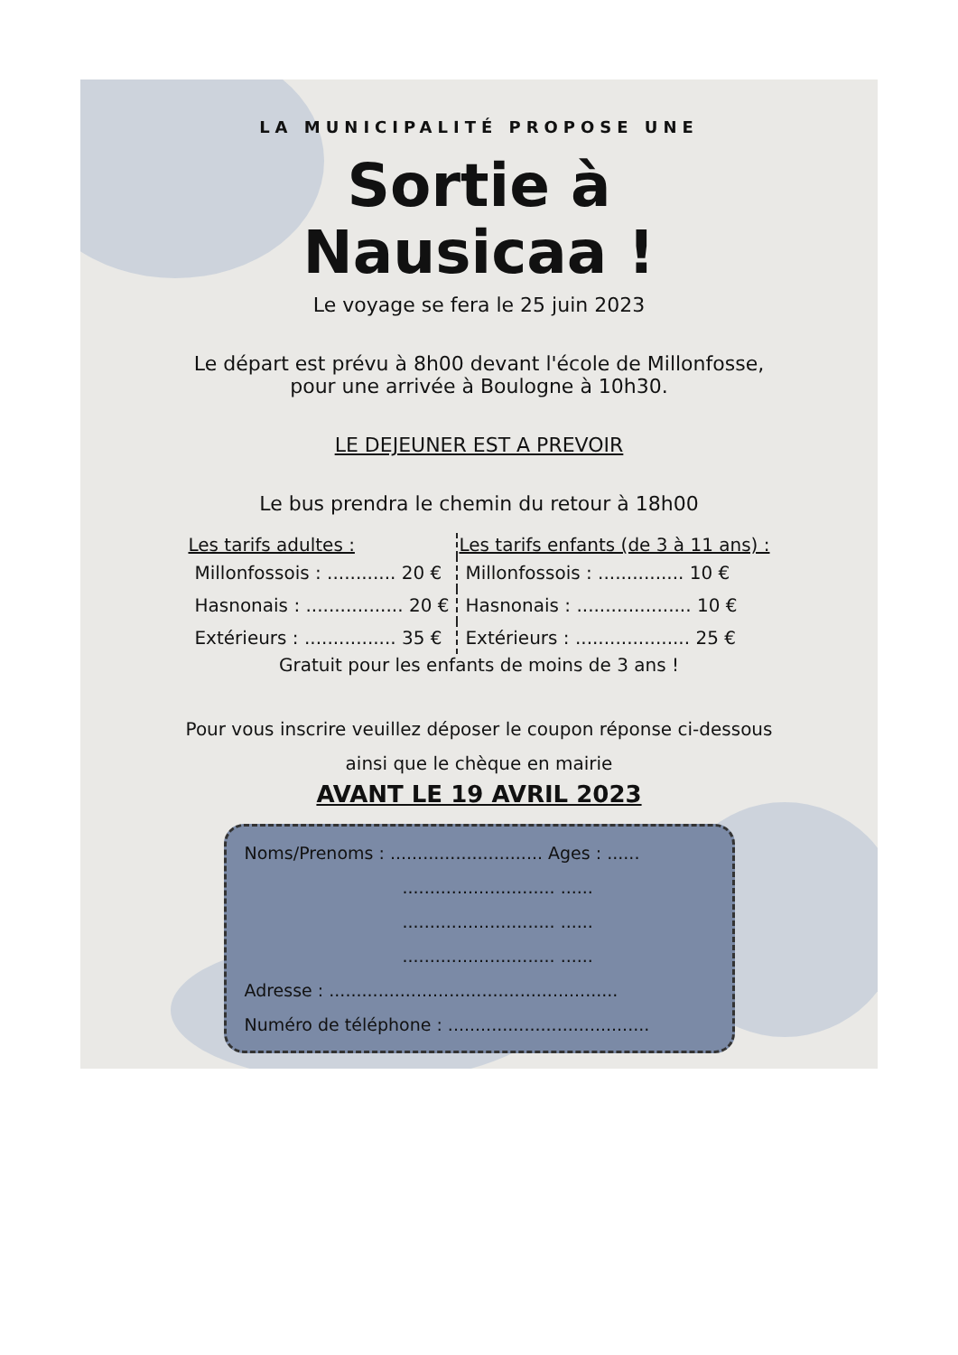LA MUNICIPALITÉ PROPOSE UNE
Sortie à
Nausicaa !
Le voyage se fera le 25 juin 2023
Le départ est prévu à 8h00 devant l'école de Millonfosse,
pour une arrivée à Boulogne à 10h30.
LE DEJEUNER EST A PREVOIR
Le bus prendra le chemin du retour à 18h00
| Les tarifs adultes : | Les tarifs enfants (de 3 à 11 ans) : |
| --- | --- |
| Millonfossois : ............ 20 € | Millonfossois : ............... 10 € |
| Hasnonais : ................. 20 € | Hasnonais : .................... 10 € |
| Extérieurs : ................ 35 € | Extérieurs : .................... 25 € |
Gratuit pour les enfants de moins de 3 ans !
Pour vous inscrire veuillez déposer le coupon réponse ci-dessous
ainsi que le chèque en mairie
AVANT LE 19 AVRIL 2023
Noms/Prenoms : ............................ Ages : ......
............................ ......
............................ ......
............................ ......
Adresse : .....................................................
Numéro de téléphone : .....................................